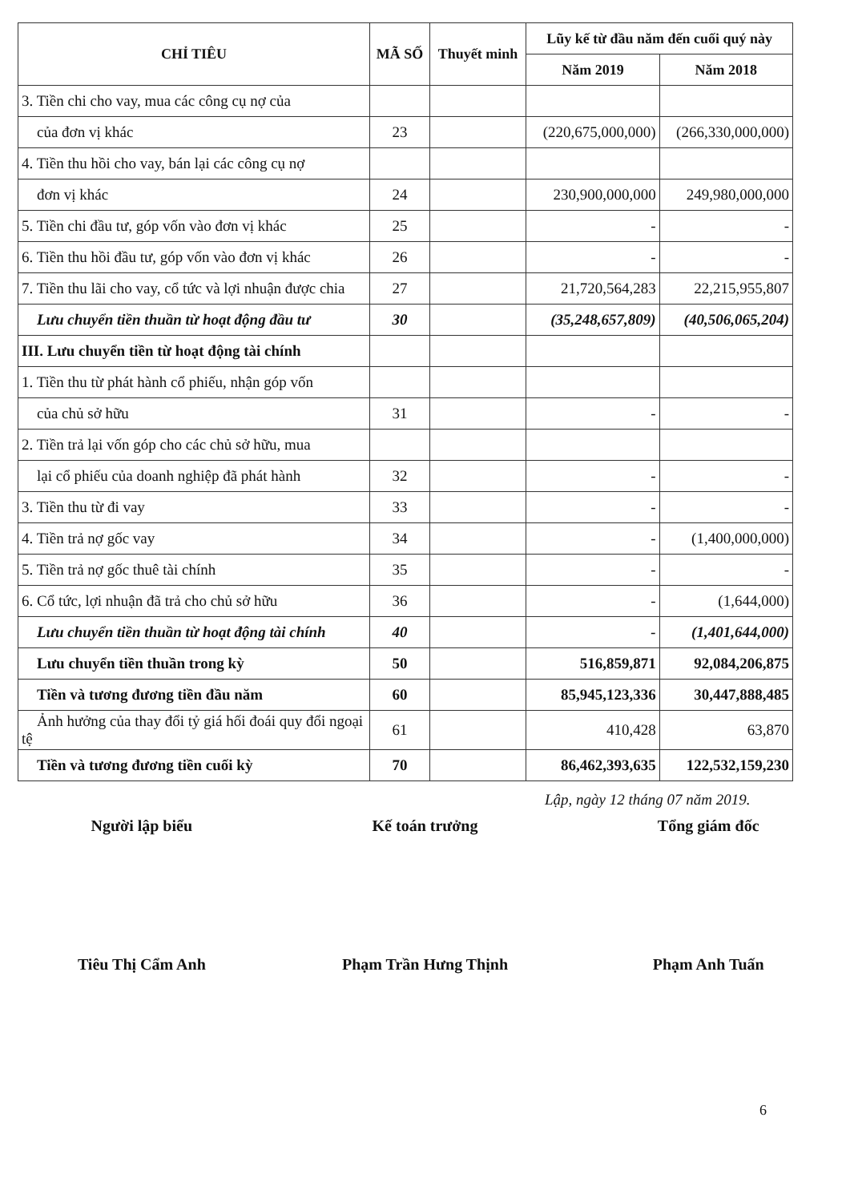| CHỈ TIÊU | MÃ SỐ | Thuyết minh | Lũy kế từ đầu năm đến cuối quý này | |
| --- | --- | --- | --- | --- |
| | | | Năm 2019 | Năm 2018 |
| 3. Tiền chi cho vay, mua các công cụ nợ của | | | | |
| của đơn vị khác | 23 | | (220,675,000,000) | (266,330,000,000) |
| 4. Tiền thu hồi cho vay, bán lại các công cụ nợ | | | | |
| đơn vị khác | 24 | | 230,900,000,000 | 249,980,000,000 |
| 5. Tiền chi đầu tư, góp vốn vào đơn vị khác | 25 | | - | - |
| 6. Tiền thu hồi đầu tư, góp vốn vào đơn vị khác | 26 | | - | - |
| 7. Tiền thu lãi cho vay, cổ tức và lợi nhuận được chia | 27 | | 21,720,564,283 | 22,215,955,807 |
| Lưu chuyển tiền thuần từ hoạt động đầu tư | 30 | | (35,248,657,809) | (40,506,065,204) |
| III. Lưu chuyển tiền từ hoạt động tài chính | | | | |
| 1. Tiền thu từ phát hành cổ phiếu, nhận góp vốn | | | | |
| của chủ sở hữu | 31 | | - | - |
| 2. Tiền trả lại vốn góp cho các chủ sở hữu, mua | | | | |
| lại cổ phiếu của doanh nghiệp đã phát hành | 32 | | - | - |
| 3. Tiền thu từ đi vay | 33 | | - | - |
| 4. Tiền trả nợ gốc vay | 34 | | - | (1,400,000,000) |
| 5. Tiền trả nợ gốc thuê tài chính | 35 | | - | - |
| 6. Cổ tức, lợi nhuận đã trả cho chủ sở hữu | 36 | | - | (1,644,000) |
| Lưu chuyển tiền thuần từ hoạt động tài chính | 40 | | - | (1,401,644,000) |
| Lưu chuyển tiền thuần trong kỳ | 50 | | 516,859,871 | 92,084,206,875 |
| Tiền và tương đương tiền đầu năm | 60 | | 85,945,123,336 | 30,447,888,485 |
| Ảnh hưởng của thay đổi tỷ giá hối đoái quy đổi ngoại tệ | 61 | | 410,428 | 63,870 |
| Tiền và tương đương tiền cuối kỳ | 70 | | 86,462,393,635 | 122,532,159,230 |
Lập, ngày 12 tháng 07 năm 2019.
Người lập biểu Kế toán trưởng Tổng giám đốc
Tiêu Thị Cẩm Anh Phạm Trần Hưng Thịnh Phạm Anh Tuấn
6